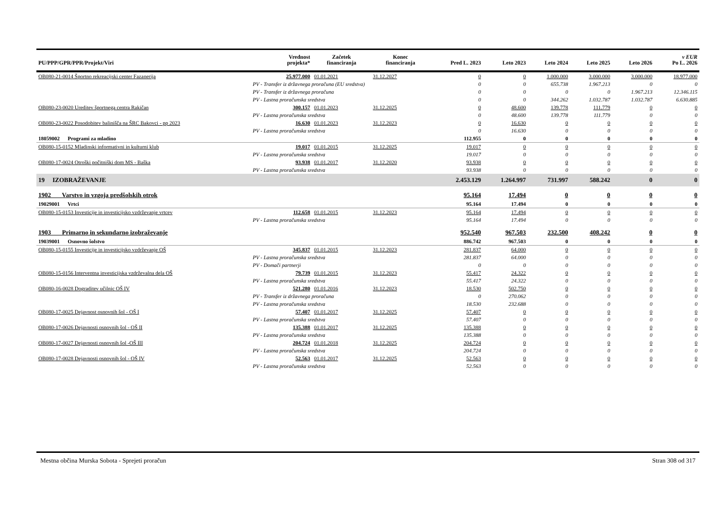| PU/PPP/GPR/PPR/Projekt/Viri | | Vrednost projekta* | Začetek financiranja | Konec financiranja | Pred L. 2023 | Leto 2023 | Leto 2024 | Leto 2025 | Leto 2026 | v EUR Po L. 2026 |
| --- | --- | --- | --- | --- | --- | --- | --- | --- | --- | --- |
| OB080-21-0014 Športno rekreacijski center Fazanerija | | 25.977.000 | 01.01.2021 | 31.12.2027 | 0 | 0 | 1.000.000 | 3.000.000 | 3.000.000 | 18.977.000 |
| | PV - Transfer iz državnega proračuna (EU sredstva) | | | | 0 | 0 | 655.738 | 1.967.213 | 0 | 0 |
| | PV - Transfer iz državnega proračuna | | | | 0 | 0 | 0 | 0 | 1.967.213 | 12.346.115 |
| | PV - Lastna proračunska sredstva | | | | 0 | 0 | 344.262 | 1.032.787 | 1.032.787 | 6.630.885 |
| OB080-23-0020 Ureditev športnega centra Rakičan | | 300.157 | 01.01.2023 | 31.12.2025 | 0 | 48.600 | 139.778 | 111.779 | 0 | 0 |
| | PV - Lastna proračunska sredstva | | | | 0 | 48.600 | 139.778 | 111.779 | 0 | 0 |
| OB080-23-0022 Posodobitev balinišča na ŠRC Bakovci - pp 2023 | | 16.630 | 01.01.2023 | 31.12.2023 | 0 | 16.630 | 0 | 0 | 0 | 0 |
| | PV - Lastna proračunska sredstva | | | | 0 | 16.630 | 0 | 0 | 0 | 0 |
| 18059002 Programi za mladino | | | | | 112.955 | 0 | 0 | 0 | 0 | 0 |
| OB080-15-0152 Mladinski informativni in kulturni klub | | 19.017 | 01.01.2015 | 31.12.2025 | 19.017 | 0 | 0 | 0 | 0 | 0 |
| | PV - Lastna proračunska sredstva | | | | 19.017 | 0 | 0 | 0 | 0 | 0 |
| OB080-17-0024 Otroški počitniški dom MS - Baška | | 93.938 | 01.01.2017 | 31.12.2020 | 93.938 | 0 | 0 | 0 | 0 | 0 |
| | PV - Lastna proračunska sredstva | | | | 93.938 | 0 | 0 | 0 | 0 | 0 |
| 19 IZOBRAŽEVANJE | | | | | 2.453.129 | 1.264.997 | 731.997 | 588.242 | 0 | 0 |
| 1902 Varstvo in vzgoja predšolskih otrok | | | | | 95.164 | 17.494 | 0 | 0 | 0 | 0 |
| 19029001 Vrtci | | | | | 95.164 | 17.494 | 0 | 0 | 0 | 0 |
| OB080-15-0153 Investicije in investicijsko vzdrževanje vrtcev | | 112.658 | 01.01.2015 | 31.12.2023 | 95.164 | 17.494 | 0 | 0 | 0 | 0 |
| | PV - Lastna proračunska sredstva | | | | 95.164 | 17.494 | 0 | 0 | 0 | 0 |
| 1903 Primarno in sekundarno izobraževanje | | | | | 952.540 | 967.503 | 232.500 | 408.242 | 0 | 0 |
| 19039001 Osnovno šolstvo | | | | | 886.742 | 967.503 | 0 | 0 | 0 | 0 |
| OB080-15-0155 Investicije in investicijsko vzdrževanje OŠ | | 345.837 | 01.01.2015 | 31.12.2023 | 281.837 | 64.000 | 0 | 0 | 0 | 0 |
| | PV - Lastna proračunska sredstva | | | | 281.837 | 64.000 | 0 | 0 | 0 | 0 |
| | PV - Domači partnerji | | | | 0 | 0 | 0 | 0 | 0 | 0 |
| OB080-15-0156 Interventna investicijska vzdrževalna dela OŠ | | 79.739 | 01.01.2015 | 31.12.2023 | 55.417 | 24.322 | 0 | 0 | 0 | 0 |
| | PV - Lastna proračunska sredstva | | | | 55.417 | 24.322 | 0 | 0 | 0 | 0 |
| OB080-16-0028 Dograditev učilnic OŠ IV | | 521.280 | 01.01.2016 | 31.12.2023 | 18.530 | 502.750 | 0 | 0 | 0 | 0 |
| | PV - Transfer iz državnega proračuna | | | | 0 | 270.062 | 0 | 0 | 0 | 0 |
| | PV - Lastna proračunska sredstva | | | | 18.530 | 232.688 | 0 | 0 | 0 | 0 |
| OB080-17-0025 Dejavnost osnovnih šol - OŠ I | | 57.407 | 01.01.2017 | 31.12.2025 | 57.407 | 0 | 0 | 0 | 0 | 0 |
| | PV - Lastna proračunska sredstva | | | | 57.407 | 0 | 0 | 0 | 0 | 0 |
| OB080-17-0026 Dejavnosti osnovnih šol - OŠ II | | 135.388 | 01.01.2017 | 31.12.2025 | 135.388 | 0 | 0 | 0 | 0 | 0 |
| | PV - Lastna proračunska sredstva | | | | 135.388 | 0 | 0 | 0 | 0 | 0 |
| OB080-17-0027 Dejavnosti osnovnih šol -OŠ III | | 204.724 | 01.01.2018 | 31.12.2025 | 204.724 | 0 | 0 | 0 | 0 | 0 |
| | PV - Lastna proračunska sredstva | | | | 204.724 | 0 | 0 | 0 | 0 | 0 |
| OB080-17-0028 Dejavnosti osnovnih šol - OŠ IV | | 52.563 | 01.01.2017 | 31.12.2025 | 52.563 | 0 | 0 | 0 | 0 | 0 |
| | PV - Lastna proračunska sredstva | | | | 52.563 | 0 | 0 | 0 | 0 | 0 |
Mestna občina Murska Sobota - Sprejeti proračun Stran 308 od 317